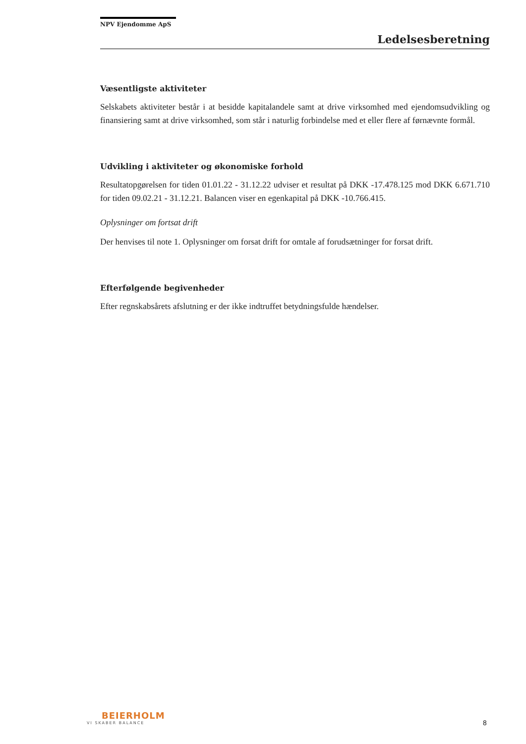NPV Ejendomme ApS
Ledelsesberetning
Væsentligste aktiviteter
Selskabets aktiviteter består i at besidde kapitalandele samt at drive virksomhed med ejendomsudvikling og finansiering samt at drive virksomhed, som står i naturlig forbindelse med et eller flere af førnævnte formål.
Udvikling i aktiviteter og økonomiske forhold
Resultatopgørelsen for tiden 01.01.22 - 31.12.22 udviser et resultat på DKK -17.478.125 mod DKK 6.671.710 for tiden 09.02.21 - 31.12.21. Balancen viser en egenkapital på DKK -10.766.415.
Oplysninger om fortsat drift
Der henvises til note 1. Oplysninger om forsat drift for omtale af forudsætninger for forsat drift.
Efterfølgende begivenheder
Efter regnskabsårets afslutning er der ikke indtruffet betydningsfulde hændelser.
BEIERHOLM
VI SKABER BALANCE
8